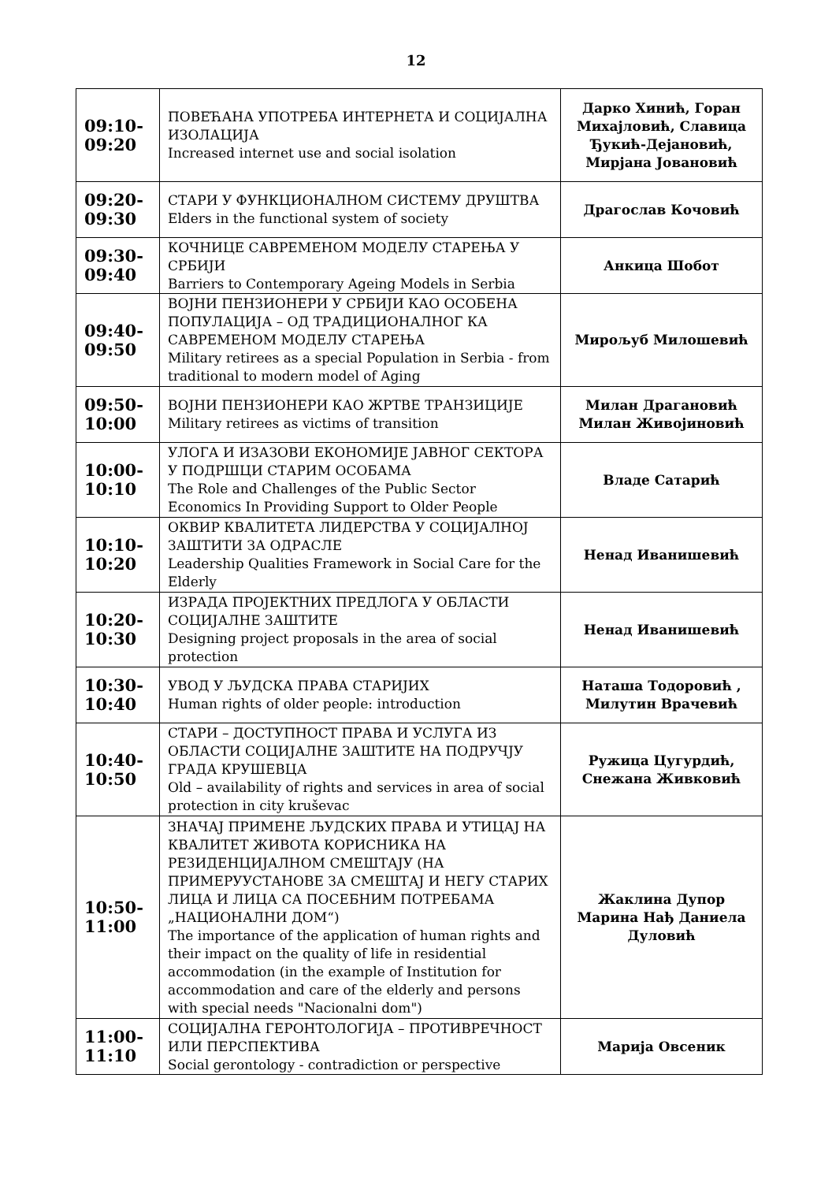12
| 09:10- 09:20 | ПОВЕЋАНА УПОТРЕБА ИНТЕРНЕТА И СОЦИЈАЛНА ИЗОЛАЦИЈА Increased internet use and social isolation | Дарко Хинић, Горан Михајловић, Славица Ђукић-Дејановић, Мирјана Јовановић |
| 09:20- 09:30 | СТАРИ У ФУНКЦИОНАЛНОМ СИСТЕМУ ДРУШТВА Elders in the functional system of society | Драгослав Кочовић |
| 09:30- 09:40 | КОЧНИЦЕ САВРЕМЕНОМ МОДЕЛУ СТАРЕЊА У СРБИЈИ Barriers to Contemporary Ageing Models in Serbia | Анкица Шобот |
| 09:40- 09:50 | ВОЈНИ ПЕНЗИОНЕРИ У СРБИЈИ КАО ОСОБЕНА ПОПУЛАЦИЈА – ОД ТРАДИЦИОНАЛНОГ КА САВРЕМЕНОМ МОДЕЛУ СТАРЕЊА Military retirees as a special Population in Serbia - from traditional to modern model of Aging | Мирољуб Милошевић |
| 09:50- 10:00 | ВОЈНИ ПЕНЗИОНЕРИ КАО ЖРТВЕ ТРАНЗИЦИЈЕ Military retirees as victims of transition | Милан Драгановић Милан Живојиновић |
| 10:00- 10:10 | УЛОГА И ИЗАЗОВИ ЕКОНОМИЈЕ ЈАВНОГ СЕКТОРА У ПОДРШЦИ СТАРИМ ОСОБАМА The Role and Challenges of the Public Sector Economics In Providing Support to Older People | Владе Сатарић |
| 10:10- 10:20 | ОКВИР КВАЛИТЕТА ЛИДЕРСТВА У СОЦИЈАЛНОЈ ЗАШТИТИ ЗА ОДРАСЛЕ Leadership Qualities Framework in Social Care for the Elderly | Ненад Иванишевић |
| 10:20- 10:30 | ИЗРАДА ПРОЈЕКТНИХ ПРЕДЛОГА У ОБЛАСТИ СОЦИЈАЛНЕ ЗАШТИТЕ Designing project proposals in the area of social protection | Ненад Иванишевић |
| 10:30- 10:40 | УВОД У ЉУДСКА ПРАВА СТАРИЈИХ Human rights of older people: introduction | Наташа Тодоровић , Милутин Врачевић |
| 10:40- 10:50 | СТАРИ – ДОСТУПНОСТ ПРАВА И УСЛУГА ИЗ ОБЛАСТИ СОЦИЈАЛНЕ ЗАШТИТЕ НА ПОДРУЧЈУ ГРАДА КРУШЕВЦА Old – availability of rights and services in area of social protection in city kruševac | Ружица Цугурдић, Снежана Живковић |
| 10:50- 11:00 | ЗНАЧАЈ ПРИМЕНЕ ЉУДСКИХ ПРАВА И УТИЦАЈ НА КВАЛИТЕТ ЖИВОТА КОРИСНИКА НА РЕЗИДЕНЦИЈАЛНОМ СМЕШТАЈУ (НА ПРИМЕРУУСТАНОВЕ ЗА СМЕШТАЈ И НЕГУ СТАРИХ ЛИЦА И ЛИЦА СА ПОСЕБНИМ ПОТРЕБАМА „НАЦИОНАЛНИ ДОМ“) The importance of the application of human rights and their impact on the quality of life in residential accommodation (in the example of Institution for accommodation and care of the elderly and persons with special needs "Nacionalni dom") | Жаклина Дупор Марина Нађ Даниела Дуловић |
| 11:00- 11:10 | СОЦИЈАЛНА ГЕРОНТОЛОГИЈА – ПРОТИВРЕЧНОСТ ИЛИ ПЕРСПЕКТИВА Social gerontology - contradiction or perspective | Марија Овсеник |